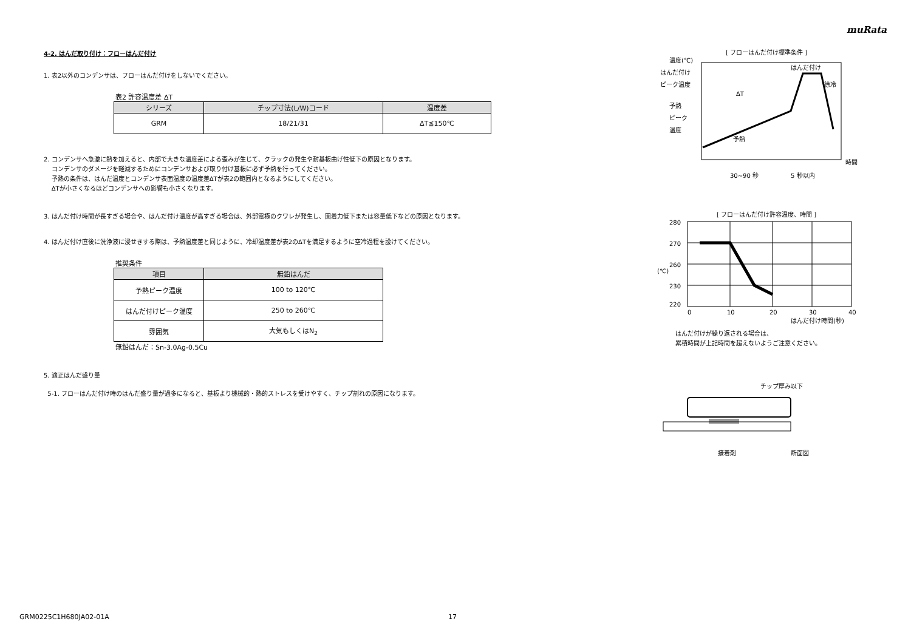muRata
4-2. はんだ取り付け：フローはんだ付け
1. 表2以外のコンデンサは、フローはんだ付けをしないでください。
表2 許容温度差 ΔT
| シリーズ | チップ寸法(L/W)コード | 温度差 |
| --- | --- | --- |
| GRM | 18/21/31 | ΔT≦150℃ |
2. コンデンサへ急激に熱を加えると、内部で大きな温度差による歪みが生じて、クラックの発生や耐基板曲げ性低下の原因となります。
コンデンサのダメージを軽減するためにコンデンサおよび取り付け基板に必ず予熱を行ってください。
予熱の条件は、はんだ温度とコンデンサ表面温度の温度差ΔTが表2の範囲内となるようにしてください。
ΔTが小さくなるほどコンデンサへの影響も小さくなります。
3. はんだ付け時間が長すぎる場合や、はんだ付け温度が高すぎる場合は、外部電極のクワレが発生し、固着力低下または容量低下などの原因となります。
4. はんだ付け直後に洗浄液に浸せきする際は、予熱温度差と同じように、冷却温度差が表2のΔTを満足するように空冷過程を設けてください。
推奨条件
| 項目 | 無鉛はんだ |
| --- | --- |
| 予熱ピーク温度 | 100 to 120℃ |
| はんだ付けピーク温度 | 250 to 260℃ |
| 雰囲気 | 大気もしくはN<sub>2</sub> |
無鉛はんだ：Sn-3.0Ag-0.5Cu
5. 適正はんだ盛り量
5-1. フローはんだ付け時のはんだ盛り量が過多になると、基板より機械的・熱的ストレスを受けやすく、チップ割れの原因になります。
[ フローはんだ付け標準条件 ]
温度(℃)
はんだ付け
ピーク温度
予熱
ピーク
温度
ΔT
はんだ付け
徐冷
予熱
時間
30~90 秒
5 秒以内
[ フローはんだ付け許容温度、時間 ]
280
270
260
230
220
(℃)
0
10
20
30
40
はんだ付け時間(秒)
はんだ付けが繰り返される場合は、
累積時間が上記時間を超えないようご注意ください。
チップ厚み以下
接着剤
断面図
GRM0225C1H680JA02-01A 17